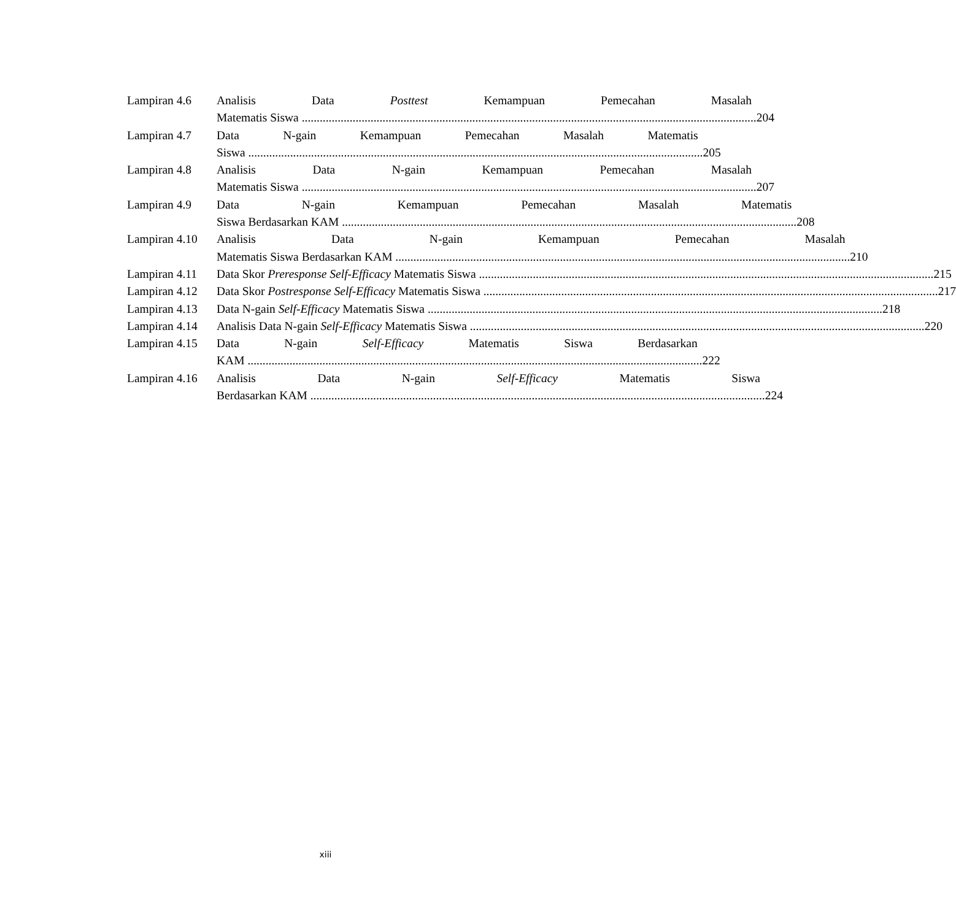Lampiran 4.6 Analisis Data Posttest Kemampuan Pemecahan Masalah
Matematis Siswa 204
Lampiran 4.7 Data N-gain Kemampuan Pemecahan Masalah Matematis
Siswa 205
Lampiran 4.8 Analisis Data N-gain Kemampuan Pemecahan Masalah
Matematis Siswa 207
Lampiran 4.9 Data N-gain Kemampuan Pemecahan Masalah Matematis
Siswa Berdasarkan KAM 208
Lampiran 4.10
Analisis Data N-gain Kemampuan Pemecahan Masalah
Matematis Siswa Berdasarkan KAM 210
Lampiran 4.11
Data Skor Preresponse Self-Efficacy Matematis Siswa 215
Lampiran 4.12
Data Skor Postresponse Self-Efficacy Matematis Siswa 217
Lampiran 4.13
Data N-gain Self-Efficacy Matematis Siswa 218
Lampiran 4.14
Analisis Data N-gain Self-Efficacy Matematis Siswa 220
Lampiran 4.15
Data N-gain Self-Efficacy Matematis Siswa Berdasarkan
KAM 222
Lampiran 4.16
Analisis Data N-gain Self-Efficacy Matematis Siswa
Berdasarkan KAM 224
xiii